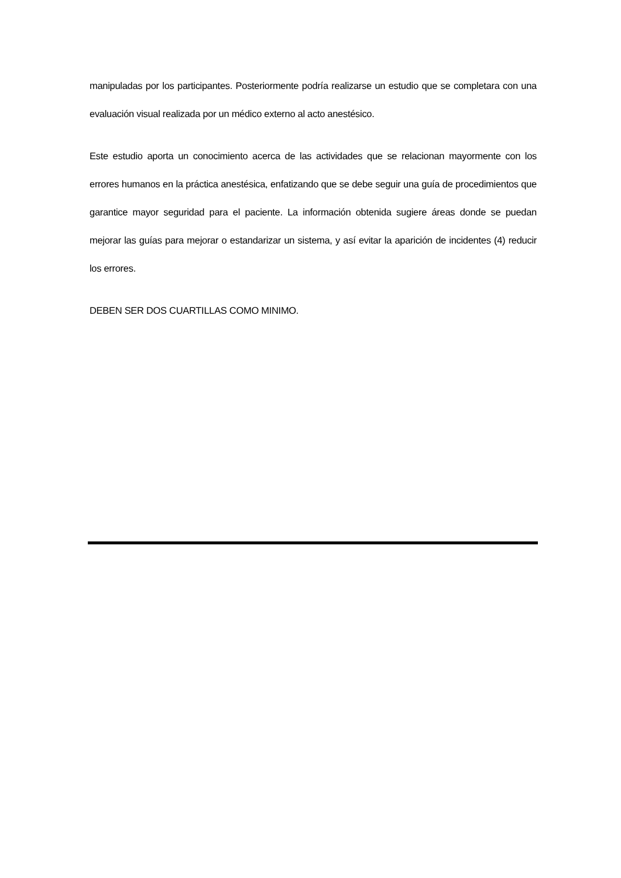manipuladas por los participantes. Posteriormente podría realizarse un estudio que se completara con una evaluación visual realizada por un médico externo al acto anestésico.
Este estudio aporta un conocimiento acerca de las actividades que se relacionan mayormente con los errores humanos en la práctica anestésica, enfatizando que se debe seguir una guía de procedimientos que garantice mayor seguridad para el paciente. La información obtenida sugiere áreas donde se puedan mejorar las guías para mejorar o estandarizar un sistema, y así evitar la aparición de incidentes (4) reducir los errores.
DEBEN SER DOS CUARTILLAS COMO MINIMO.